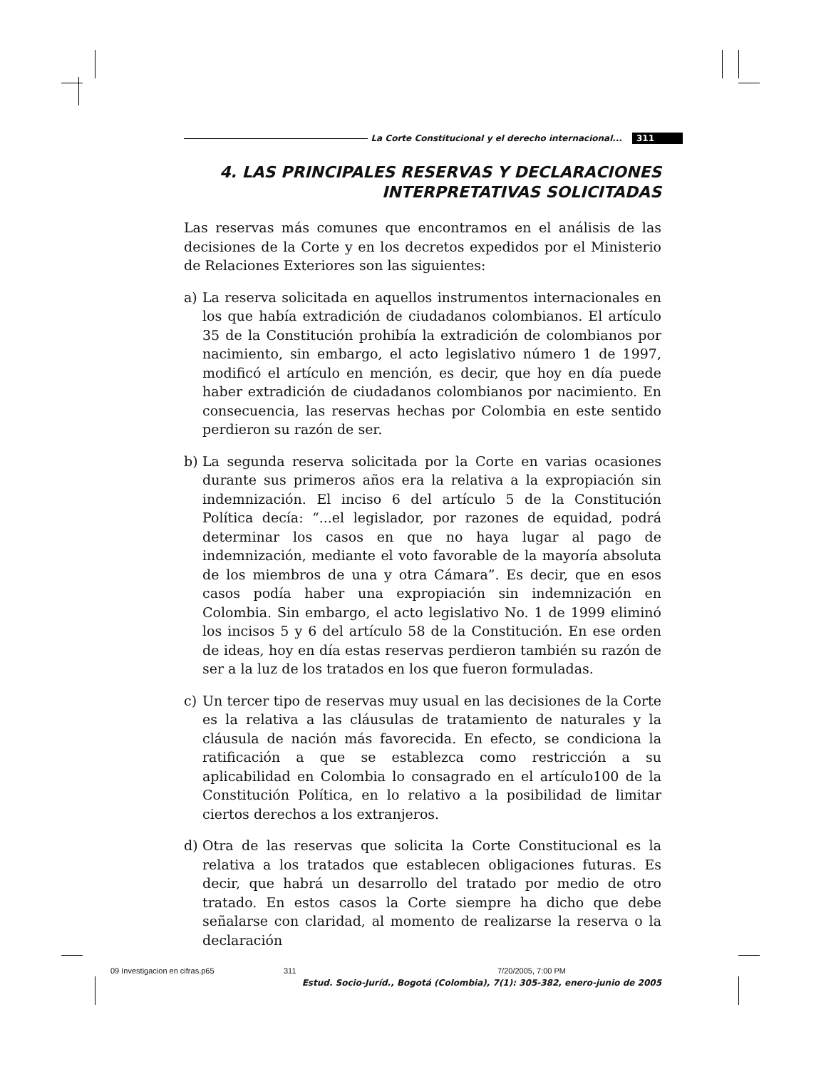La Corte Constitucional y el derecho internacional... 311
4. LAS PRINCIPALES RESERVAS Y DECLARACIONES
INTERPRETATIVAS SOLICITADAS
Las reservas más comunes que encontramos en el análisis de las decisiones de la Corte y en los decretos expedidos por el Ministerio de Relaciones Exteriores son las siguientes:
a) La reserva solicitada en aquellos instrumentos internacionales en los que había extradición de ciudadanos colombianos. El artículo 35 de la Constitución prohibía la extradición de colombianos por nacimiento, sin embargo, el acto legislativo número 1 de 1997, modificó el artículo en mención, es decir, que hoy en día puede haber extradición de ciudadanos colombianos por nacimiento. En consecuencia, las reservas hechas por Colombia en este sentido perdieron su razón de ser.
b) La segunda reserva solicitada por la Corte en varias ocasiones durante sus primeros años era la relativa a la expropiación sin indemnización. El inciso 6 del artículo 5 de la Constitución Política decía: “...el legislador, por razones de equidad, podrá determinar los casos en que no haya lugar al pago de indemnización, mediante el voto favorable de la mayoría absoluta de los miembros de una y otra Cámara”. Es decir, que en esos casos podía haber una expropiación sin indemnización en Colombia. Sin embargo, el acto legislativo No. 1 de 1999 eliminó los incisos 5 y 6 del artículo 58 de la Constitución. En ese orden de ideas, hoy en día estas reservas perdieron también su razón de ser a la luz de los tratados en los que fueron formuladas.
c) Un tercer tipo de reservas muy usual en las decisiones de la Corte es la relativa a las cláusulas de tratamiento de naturales y la cláusula de nación más favorecida. En efecto, se condiciona la ratificación a que se establezca como restricción a su aplicabilidad en Colombia lo consagrado en el artículo100 de la Constitución Política, en lo relativo a la posibilidad de limitar ciertos derechos a los extranjeros.
d) Otra de las reservas que solicita la Corte Constitucional es la relativa a los tratados que establecen obligaciones futuras. Es decir, que habrá un desarrollo del tratado por medio de otro tratado. En estos casos la Corte siempre ha dicho que debe señalarse con claridad, al momento de realizarse la reserva o la declaración
Estud. Socio-Juríd., Bogotá (Colombia), 7(1): 305-382, enero-junio de 2005
09 Investigacion en cifras.p65 311 7/20/2005, 7:00 PM